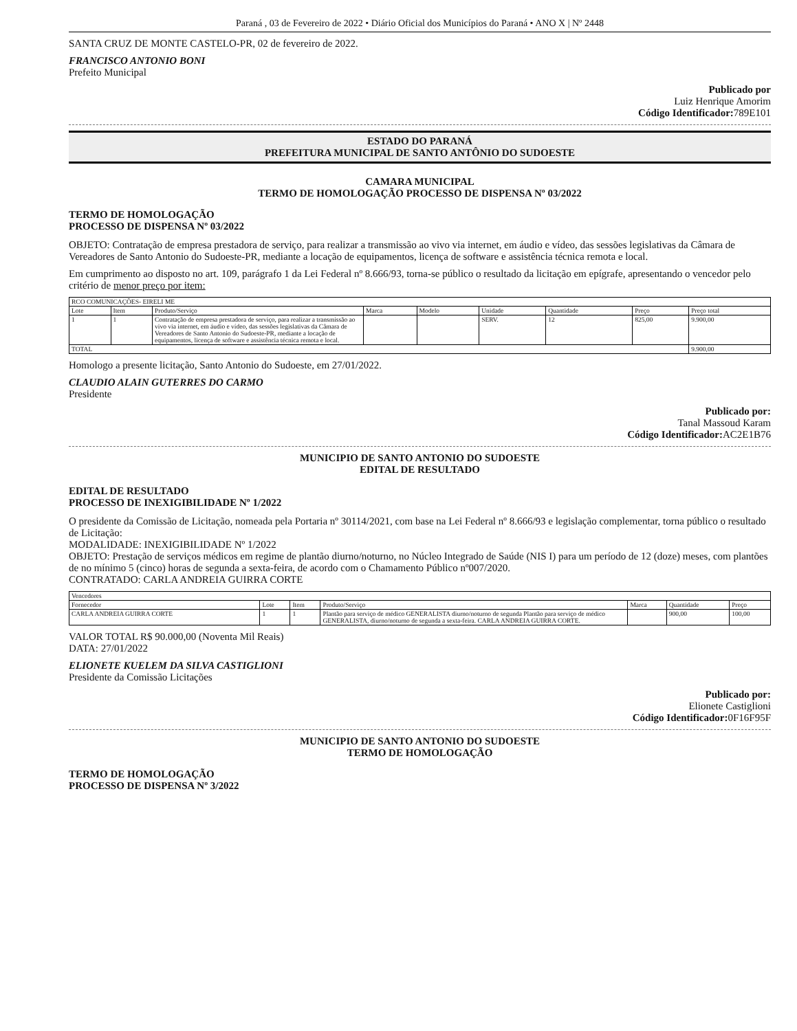Paraná , 03 de Fevereiro de 2022 • Diário Oficial dos Municípios do Paraná • ANO X | Nº 2448
SANTA CRUZ DE MONTE CASTELO-PR, 02 de fevereiro de 2022.
FRANCISCO ANTONIO BONI
Prefeito Municipal
Publicado por
Luiz Henrique Amorim
Código Identificador: 789E101
ESTADO DO PARANÁ
PREFEITURA MUNICIPAL DE SANTO ANTÔNIO DO SUDOESTE
CAMARA MUNICIPAL
TERMO DE HOMOLOGAÇÃO PROCESSO DE DISPENSA Nº 03/2022
TERMO DE HOMOLOGAÇÃO
PROCESSO DE DISPENSA Nº 03/2022
OBJETO: Contratação de empresa prestadora de serviço, para realizar a transmissão ao vivo via internet, em áudio e vídeo, das sessões legislativas da Câmara de Vereadores de Santo Antonio do Sudoeste-PR, mediante a locação de equipamentos, licença de software e assistência técnica remota e local.
Em cumprimento ao disposto no art. 109, parágrafo 1 da Lei Federal nº 8.666/93, torna-se público o resultado da licitação em epígrafe, apresentando o vencedor pelo critério de menor preço por item:
| RCO COMUNICAÇÕES- EIRELI ME | | | | | | | | |
| Lote | Item | Produto/Serviço | Marca | Modelo | Unidade | Quantidade | Preço | Preço total |
| 1 | 1 | Contratação de empresa prestadora de serviço, para realizar a transmissão ao vivo via internet, em áudio e vídeo, das sessões legislativas da Câmara de Vereadores de Santo Antonio do Sudoeste-PR, mediante a locação de equipamentos, licença de software e assistência técnica remota e local. | | | SERV. | 12 | 825,00 | 9.900,00 |
| TOTAL | | | | | | | | 9.900,00 |
Homologo a presente licitação, Santo Antonio do Sudoeste, em 27/01/2022.
CLAUDIO ALAIN GUTERRES DO CARMO
Presidente
Publicado por:
Tanal Massoud Karam
Código Identificador: AC2E1B76
MUNICIPIO DE SANTO ANTONIO DO SUDOESTE
EDITAL DE RESULTADO
EDITAL DE RESULTADO
PROCESSO DE INEXIGIBILIDADE Nº 1/2022
O presidente da Comissão de Licitação, nomeada pela Portaria nº 30114/2021, com base na Lei Federal nº 8.666/93 e legislação complementar, torna público o resultado de Licitação:
MODALIDADE: INEXIGIBILIDADE Nº 1/2022
OBJETO: Prestação de serviços médicos em regime de plantão diurno/noturno, no Núcleo Integrado de Saúde (NIS I) para um período de 12 (doze) meses, com plantões de no mínimo 5 (cinco) horas de segunda a sexta-feira, de acordo com o Chamamento Público nº007/2020.
CONTRATADO: CARLA ANDREIA GUIRRA CORTE
| Vencedores | | | | | | |
| Fornecedor | Lote | Item | Produto/Serviço | Marca | Quantidade | Preço |
| CARLA ANDREIA GUIRRA CORTE | 1 | 1 | Plantão para serviço de médico GENERALISTA diurno/noturno de segunda Plantão para serviço de médico GENERALISTA, diurno/noturno de segunda a sexta-feira. CARLA ANDREIA GUIRRA CORTE. | | 900,00 | 100,00 |
VALOR TOTAL R$ 90.000,00 (Noventa Mil Reais)
DATA: 27/01/2022
ELIONETE KUELEM DA SILVA CASTIGLIONI
Presidente da Comissão Licitações
Publicado por:
Elionete Castiglioni
Código Identificador: 0F16F95F
MUNICIPIO DE SANTO ANTONIO DO SUDOESTE
TERMO DE HOMOLOGAÇÃO
TERMO DE HOMOLOGAÇÃO
PROCESSO DE DISPENSA Nº 3/2022